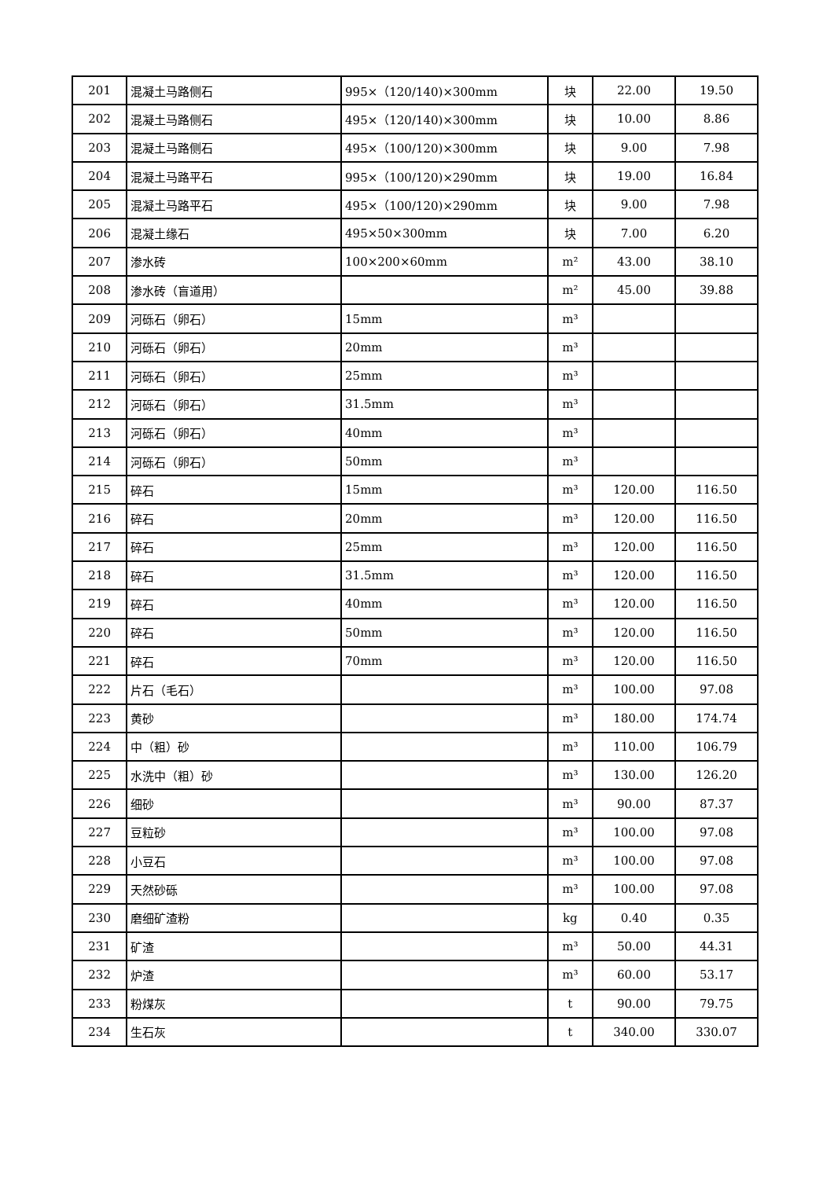| 201 | 混凝土马路侧石 | 995×（120/140)×300mm | 块 | 22.00 | 19.50 |
| 202 | 混凝土马路侧石 | 495×（120/140)×300mm | 块 | 10.00 | 8.86 |
| 203 | 混凝土马路侧石 | 495×（100/120)×300mm | 块 | 9.00 | 7.98 |
| 204 | 混凝土马路平石 | 995×（100/120)×290mm | 块 | 19.00 | 16.84 |
| 205 | 混凝土马路平石 | 495×（100/120)×290mm | 块 | 9.00 | 7.98 |
| 206 | 混凝土缘石 | 495×50×300mm | 块 | 7.00 | 6.20 |
| 207 | 渗水砖 | 100×200×60mm | m² | 43.00 | 38.10 |
| 208 | 渗水砖（盲道用） | | m² | 45.00 | 39.88 |
| 209 | 河砾石（卵石） | 15mm | m³ | | |
| 210 | 河砾石（卵石） | 20mm | m³ | | |
| 211 | 河砾石（卵石） | 25mm | m³ | | |
| 212 | 河砾石（卵石） | 31.5mm | m³ | | |
| 213 | 河砾石（卵石） | 40mm | m³ | | |
| 214 | 河砾石（卵石） | 50mm | m³ | | |
| 215 | 碎石 | 15mm | m³ | 120.00 | 116.50 |
| 216 | 碎石 | 20mm | m³ | 120.00 | 116.50 |
| 217 | 碎石 | 25mm | m³ | 120.00 | 116.50 |
| 218 | 碎石 | 31.5mm | m³ | 120.00 | 116.50 |
| 219 | 碎石 | 40mm | m³ | 120.00 | 116.50 |
| 220 | 碎石 | 50mm | m³ | 120.00 | 116.50 |
| 221 | 碎石 | 70mm | m³ | 120.00 | 116.50 |
| 222 | 片石（毛石） | | m³ | 100.00 | 97.08 |
| 223 | 黄砂 | | m³ | 180.00 | 174.74 |
| 224 | 中（粗）砂 | | m³ | 110.00 | 106.79 |
| 225 | 水洗中（粗）砂 | | m³ | 130.00 | 126.20 |
| 226 | 细砂 | | m³ | 90.00 | 87.37 |
| 227 | 豆粒砂 | | m³ | 100.00 | 97.08 |
| 228 | 小豆石 | | m³ | 100.00 | 97.08 |
| 229 | 天然砂砾 | | m³ | 100.00 | 97.08 |
| 230 | 磨细矿渣粉 | | kg | 0.40 | 0.35 |
| 231 | 矿渣 | | m³ | 50.00 | 44.31 |
| 232 | 炉渣 | | m³ | 60.00 | 53.17 |
| 233 | 粉煤灰 | | t | 90.00 | 79.75 |
| 234 | 生石灰 | | t | 340.00 | 330.07 |